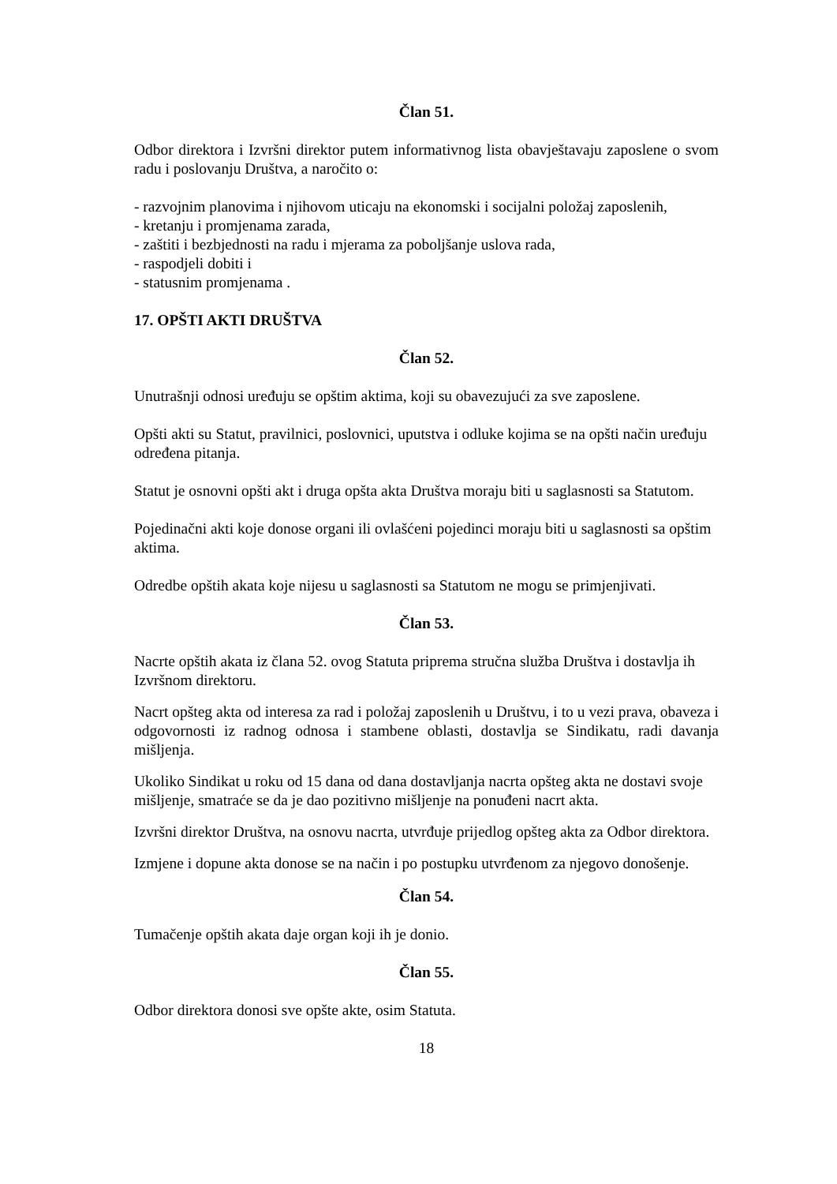Član 51.
Odbor direktora i Izvršni direktor putem informativnog lista obavještavaju zaposlene o svom radu i poslovanju Društva, a naročito o:
- razvojnim planovima i njihovom uticaju na ekonomski i socijalni položaj zaposlenih,
- kretanju i promjenama zarada,
- zaštiti i bezbjednosti na radu i mjerama za poboljšanje uslova rada,
- raspodjeli dobiti i
- statusnim promjenama .
17. OPŠTI AKTI DRUŠTVA
Član 52.
Unutrašnji odnosi uređuju se opštim aktima, koji su obavezujući za sve zaposlene.
Opšti akti su Statut, pravilnici, poslovnici, uputstva i odluke kojima se na opšti način uređuju određena pitanja.
Statut je osnovni opšti akt i druga opšta akta Društva moraju biti u saglasnosti sa Statutom.
Pojedinačni akti koje donose organi ili ovlašćeni pojedinci moraju biti u saglasnosti sa opštim aktima.
Odredbe opštih akata koje nijesu u saglasnosti sa Statutom ne mogu se primjenjivati.
Član 53.
Nacrte opštih akata iz člana 52. ovog Statuta priprema stručna služba Društva i dostavlja ih Izvršnom direktoru.
Nacrt opšteg akta od interesa za rad i položaj zaposlenih u Društvu, i to u vezi prava, obaveza i odgovornosti iz radnog odnosa i stambene oblasti, dostavlja se Sindikatu, radi davanja mišljenja.
Ukoliko Sindikat u roku od 15 dana od dana dostavljanja nacrta opšteg akta ne dostavi svoje mišljenje, smatraće se da je dao pozitivno mišljenje na ponuđeni nacrt akta.
Izvršni direktor Društva, na osnovu nacrta, utvrđuje prijedlog opšteg akta za Odbor direktora.
Izmjene i dopune akta donose se na način i po postupku utvrđenom za njegovo donošenje.
Član 54.
Tumačenje opštih akata daje organ koji ih je donio.
Član 55.
Odbor direktora donosi sve opšte akte, osim Statuta.
18